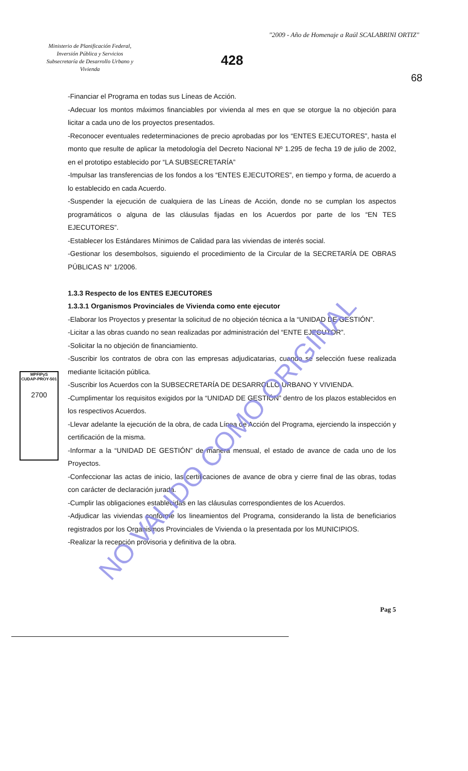Ministerio de Planificación Federal,
Inversión Pública y Servicios
Subsecretaría de Desarrollo Urbano y
Vivienda
"2009 - Año de Homenaje a Raúl SCALABRINI ORTIZ"
428
68
-Financiar el Programa en todas sus Líneas de Acción.
-Adecuar los montos máximos financiables por vivienda al mes en que se otorgue la no objeción para licitar a cada uno de los proyectos presentados.
-Reconocer eventuales redeterminaciones de precio aprobadas por los “ENTES EJECUTORES”, hasta el monto que resulte de aplicar la metodología del Decreto Nacional Nº 1.295 de fecha 19 de julio de 2002, en el prototipo establecido por “LA SUBSECRETARÍA”
-Impulsar las transferencias de los fondos a los “ENTES EJECUTORES”, en tiempo y forma, de acuerdo a lo establecido en cada Acuerdo.
-Suspender la ejecución de cualquiera de las Líneas de Acción, donde no se cumplan los aspectos programáticos o alguna de las cláusulas fijadas en los Acuerdos por parte de los “EN TES EJECUTORES”.
-Establecer los Estándares Mínimos de Calidad para las viviendas de interés social.
-Gestionar los desembolsos, siguiendo el procedimiento de la Circular de la SECRETARÍA DE OBRAS PÚBLICAS N° 1/2006.
1.3.3 Respecto de los ENTES EJECUTORES
1.3.3.1 Organismos Provinciales de Vivienda como ente ejecutor
-Elaborar los Proyectos y presentar la solicitud de no objeción técnica a la “UNIDAD DE GESTIÓN”.
-Licitar a las obras cuando no sean realizadas por administración del “ENTE EJECUTOR”.
-Solicitar la no objeción de financiamiento.
-Suscribir los contratos de obra con las empresas adjudicatarias, cuando se selección fuese realizada mediante licitación pública.
-Suscribir los Acuerdos con la SUBSECRETARÍA DE DESARROLLO URBANO Y VIVIENDA.
-Cumplimentar los requisitos exigidos por la “UNIDAD DE GESTIÓN” dentro de los plazos establecidos en los respectivos Acuerdos.
-Llevar adelante la ejecución de la obra, de cada Línea de Acción del Programa, ejerciendo la inspección y certificación de la misma.
-Informar a la “UNIDAD DE GESTIÓN” de manera mensual, el estado de avance de cada uno de los Proyectos.
-Confeccionar las actas de inicio, las certificaciones de avance de obra y cierre final de las obras, todas con carácter de declaración jurada.
-Cumplir las obligaciones establecidas en las cláusulas correspondientes de los Acuerdos.
-Adjudicar las viviendas conforme los lineamientos del Programa, considerando la lista de beneficiarios registrados por los Organismos Provinciales de Vivienda o la presentada por los MUNICIPIOS.
-Realizar la recepción provisoria y definitiva de la obra.
MPFIPyS
CUDAP-PROY-501
2700
Pag 5
NO VALIDO COMO ORIGINAL